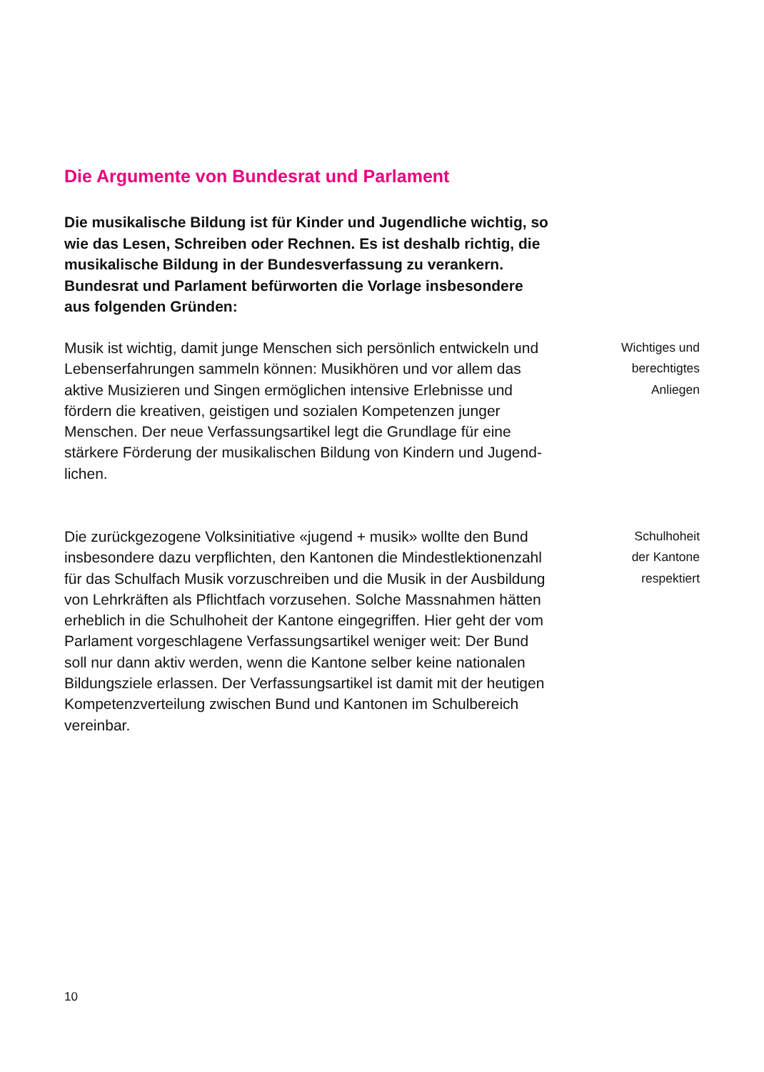Die Argumente von Bundesrat und Parlament
Die musikalische Bildung ist für Kinder und Jugendliche wichtig, so wie das Lesen, Schreiben oder Rechnen. Es ist deshalb richtig, die musikalische Bildung in der Bundes­verfassung zu verankern. Bundesrat und Parlament befür­worten die Vorlage insbesondere aus folgenden Gründen:
Musik ist wichtig, damit junge Menschen sich persönlich entwickeln und Lebenserfahrungen sammeln können: Musik­hören und vor allem das aktive Musizieren und Singen ermög­lichen intensive Erlebnisse und fördern die kreativen, geisti­gen und sozialen Kompetenzen junger Menschen. Der neue Verfassungsartikel legt die Grundlage für eine stärkere Förde­rung der musikalischen Bildung von Kindern und Jugend­lichen.
Wichtiges und
berechtigtes
Anliegen
Die zurückgezogene Volksinitiative «jugend + musik» wollte den Bund insbesondere dazu verpflichten, den Kantonen die Mindestlektionenzahl für das Schulfach Musik vorzuschreiben und die Musik in der Ausbildung von Lehrkräften als Pflicht­fach vorzusehen. Solche Massnahmen hätten erheblich in die Schulhoheit der Kantone eingegriffen. Hier geht der vom Parlament vorgeschlagene Verfassungsartikel weniger weit: Der Bund soll nur dann aktiv werden, wenn die Kantone selber keine nationalen Bildungsziele erlassen. Der Verfas­sungsartikel ist damit mit der heutigen Kompetenzverteilung zwischen Bund und Kantonen im Schulbereich vereinbar.
Schulhoheit
der Kantone
respektiert
10